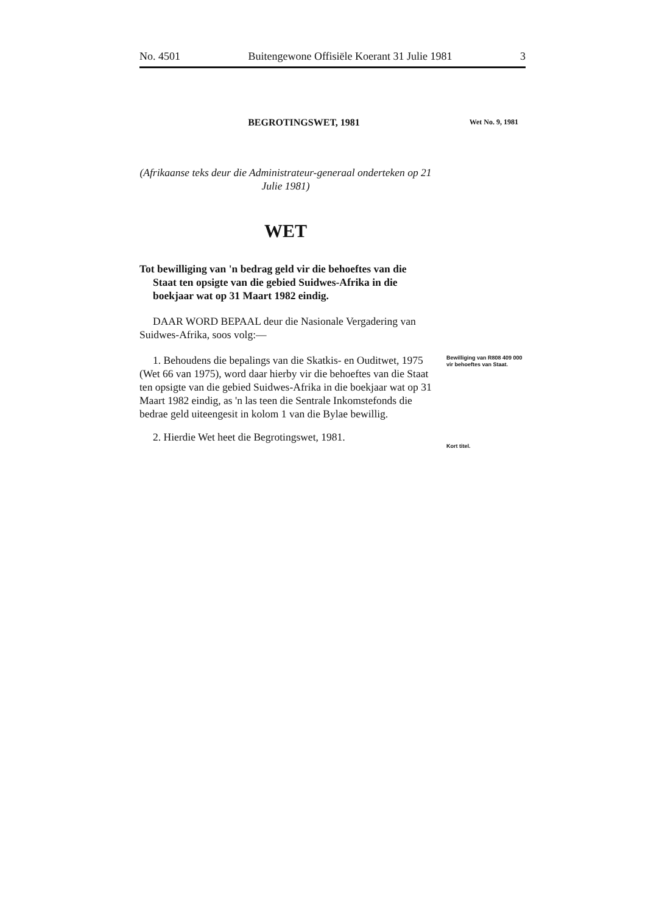No. 4501 Buitengewone Offisiële Koerant 31 Julie 1981 3
BEGROTINGSWET, 1981
(Afrikaanse teks deur die Administrateur-generaal onderteken op 21 Julie 1981)
WET
Tot bewilliging van 'n bedrag geld vir die behoeftes van die Staat ten opsigte van die gebied Suidwes-Afrika in die boekjaar wat op 31 Maart 1982 eindig.
DAAR WORD BEPAAL deur die Nasionale Vergadering van Suidwes-Afrika, soos volg:—
1. Behoudens die bepalings van die Skatkis- en Ouditwet, 1975 (Wet 66 van 1975), word daar hierby vir die behoeftes van die Staat ten opsigte van die gebied Suidwes-Afrika in die boekjaar wat op 31 Maart 1982 eindig, as 'n las teen die Sentrale Inkomstefonds die bedrae geld uiteengesit in kolom 1 van die Bylae bewillig.
2. Hierdie Wet heet die Begrotingswet, 1981.
Wet No. 9, 1981
Bewilliging van R808 409 000 vir behoeftes van Staat.
Kort titel.